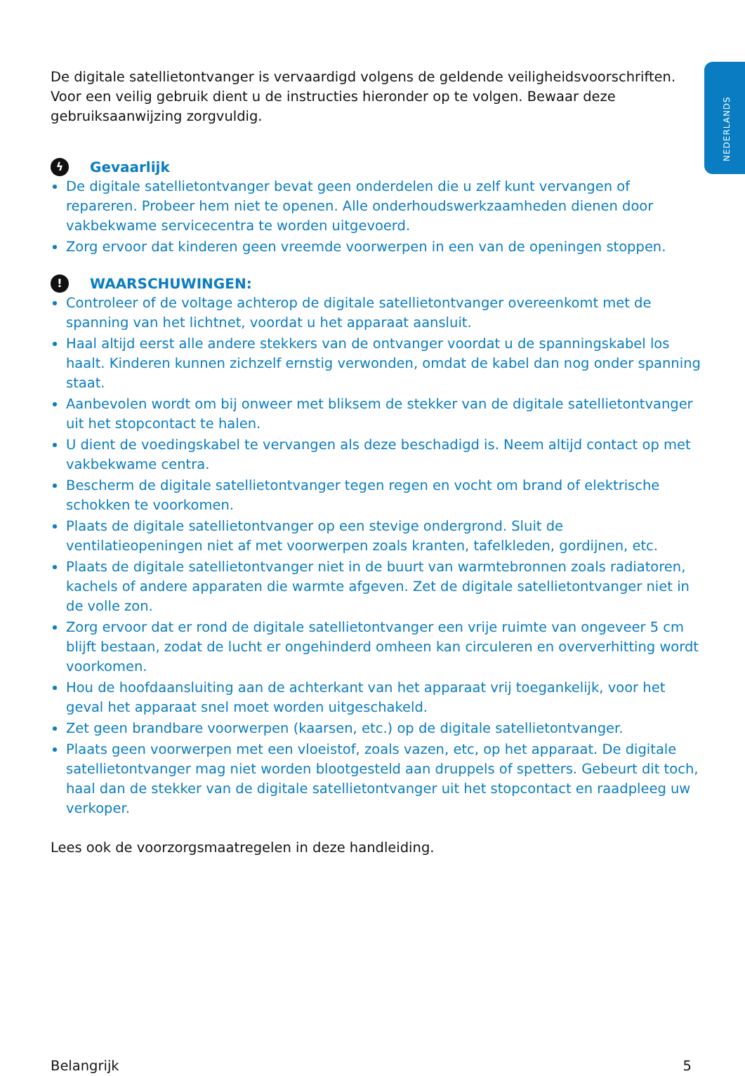NEDERLANDS
De digitale satellietontvanger is vervaardigd volgens de geldende veiligheidsvoorschriften. Voor een veilig gebruik dient u de instructies hieronder op te volgen. Bewaar deze gebruiksaanwijzing zorgvuldig.
ϟ Gevaarlijk
De digitale satellietontvanger bevat geen onderdelen die u zelf kunt vervangen of repareren. Probeer hem niet te openen. Alle onderhoudswerkzaamheden dienen door vakbekwame servicecentra te worden uitgevoerd.
Zorg ervoor dat kinderen geen vreemde voorwerpen in een van de openingen stoppen.
! WAARSCHUWINGEN:
Controleer of de voltage achterop de digitale satellietontvanger overeenkomt met de spanning van het lichtnet, voordat u het apparaat aansluit.
Haal altijd eerst alle andere stekkers van de ontvanger voordat u de spanningskabel los haalt. Kinderen kunnen zichzelf ernstig verwonden, omdat de kabel dan nog onder spanning staat.
Aanbevolen wordt om bij onweer met bliksem de stekker van de digitale satellietontvanger uit het stopcontact te halen.
U dient de voedingskabel te vervangen als deze beschadigd is. Neem altijd contact op met vakbekwame centra.
Bescherm de digitale satellietontvanger tegen regen en vocht om brand of elektrische schokken te voorkomen.
Plaats de digitale satellietontvanger op een stevige ondergrond. Sluit de ventilatieopeningen niet af met voorwerpen zoals kranten, tafelkleden, gordijnen, etc.
Plaats de digitale satellietontvanger niet in de buurt van warmtebronnen zoals radiatoren, kachels of andere apparaten die warmte afgeven. Zet de digitale satellietontvanger niet in de volle zon.
Zorg ervoor dat er rond de digitale satellietontvanger een vrije ruimte van ongeveer 5 cm blijft bestaan, zodat de lucht er ongehinderd omheen kan circuleren en oververhitting wordt voorkomen.
Hou de hoofdaansluiting aan de achterkant van het apparaat vrij toegankelijk, voor het geval het apparaat snel moet worden uitgeschakeld.
Zet geen brandbare voorwerpen (kaarsen, etc.) op de digitale satellietontvanger.
Plaats geen voorwerpen met een vloeistof, zoals vazen, etc, op het apparaat. De digitale satellietontvanger mag niet worden blootgesteld aan druppels of spetters. Gebeurt dit toch, haal dan de stekker van de digitale satellietontvanger uit het stopcontact en raadpleeg uw verkoper.
Lees ook de voorzorgsmaatregelen in deze handleiding.
Belangrijk 5